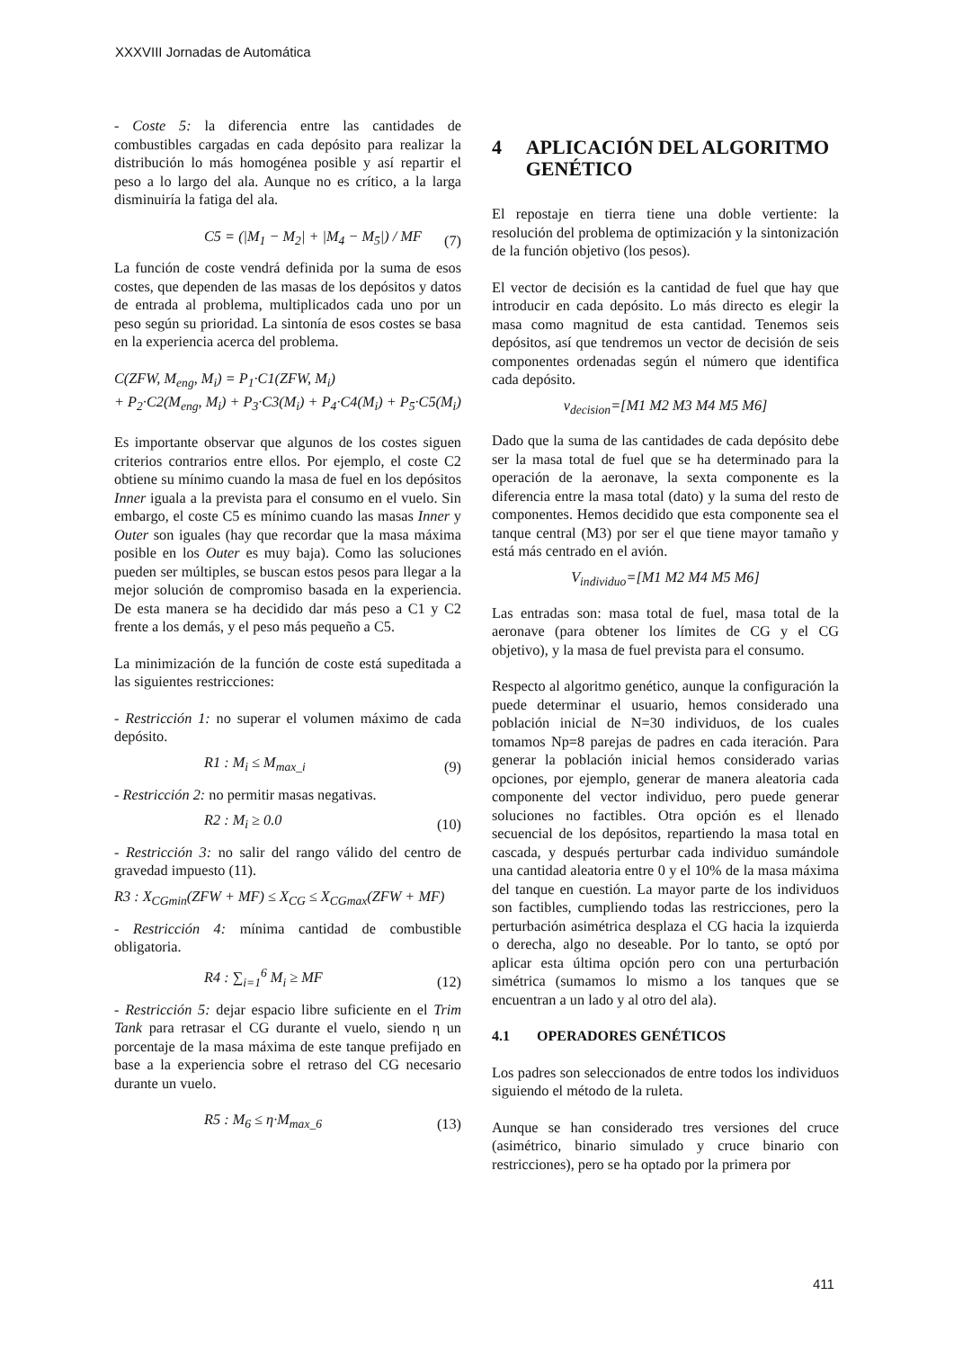XXXVIII Jornadas de Automática
- Coste 5: la diferencia entre las cantidades de combustibles cargadas en cada depósito para realizar la distribución lo más homogénea posible y así repartir el peso a lo largo del ala. Aunque no es crítico, a la larga disminuiría la fatiga del ala.
C5 = (|M<sub>1</sub> − M<sub>2</sub>| + |M<sub>4</sub> − M<sub>5</sub>|) / MF (7)
La función de coste vendrá definida por la suma de esos costes, que dependen de las masas de los depósitos y datos de entrada al problema, multiplicados cada uno por un peso según su prioridad. La sintonía de esos costes se basa en la experiencia acerca del problema.
C(ZFW, M<sub>eng</sub>, M<sub>i</sub>) = P<sub>1</sub>·C1(ZFW, M<sub>i</sub>)
+ P<sub>2</sub>·C2(M<sub>eng</sub>, M<sub>i</sub>) + P<sub>3</sub>·C3(M<sub>i</sub>) + P<sub>4</sub>·C4(M<sub>i</sub>) + P<sub>5</sub>·C5(M<sub>i</sub>)
Es importante observar que algunos de los costes siguen criterios contrarios entre ellos. Por ejemplo, el coste C2 obtiene su mínimo cuando la masa de fuel en los depósitos Inner iguala a la prevista para el consumo en el vuelo. Sin embargo, el coste C5 es mínimo cuando las masas Inner y Outer son iguales (hay que recordar que la masa máxima posible en los Outer es muy baja). Como las soluciones pueden ser múltiples, se buscan estos pesos para llegar a la mejor solución de compromiso basada en la experiencia. De esta manera se ha decidido dar más peso a C1 y C2 frente a los demás, y el peso más pequeño a C5.
La minimización de la función de coste está supeditada a las siguientes restricciones:
- Restricción 1: no superar el volumen máximo de cada depósito.
R1 : M<sub>i</sub> ≤ M<sub>max_i</sub> (9)
- Restricción 2: no permitir masas negativas.
R2 : M<sub>i</sub> ≥ 0.0 (10)
- Restricción 3: no salir del rango válido del centro de gravedad impuesto (11).
R3 : X<sub>CGmin</sub>(ZFW + MF) ≤ X<sub>CG</sub> ≤ X<sub>CGmax</sub>(ZFW + MF)
- Restricción 4: mínima cantidad de combustible obligatoria.
R4 : ∑<sub>i=1</sub><sup>6</sup> M<sub>i</sub> ≥ MF (12)
- Restricción 5: dejar espacio libre suficiente en el Trim Tank para retrasar el CG durante el vuelo, siendo η un porcentaje de la masa máxima de este tanque prefijado en base a la experiencia sobre el retraso del CG necesario durante un vuelo.
R5 : M<sub>6</sub> ≤ η·M<sub>max_6</sub> (13)
4 APLICACIÓN DEL ALGORITMO GENÉTICO
El repostaje en tierra tiene una doble vertiente: la resolución del problema de optimización y la sintonización de la función objetivo (los pesos).
El vector de decisión es la cantidad de fuel que hay que introducir en cada depósito. Lo más directo es elegir la masa como magnitud de esta cantidad. Tenemos seis depósitos, así que tendremos un vector de decisión de seis componentes ordenadas según el número que identifica cada depósito.
v<sub>decision</sub>=[M1 M2 M3 M4 M5 M6]
Dado que la suma de las cantidades de cada depósito debe ser la masa total de fuel que se ha determinado para la operación de la aeronave, la sexta componente es la diferencia entre la masa total (dato) y la suma del resto de componentes. Hemos decidido que esta componente sea el tanque central (M3) por ser el que tiene mayor tamaño y está más centrado en el avión.
V<sub>individuo</sub>=[M1 M2 M4 M5 M6]
Las entradas son: masa total de fuel, masa total de la aeronave (para obtener los límites de CG y el CG objetivo), y la masa de fuel prevista para el consumo.
Respecto al algoritmo genético, aunque la configuración la puede determinar el usuario, hemos considerado una población inicial de N=30 individuos, de los cuales tomamos Np=8 parejas de padres en cada iteración. Para generar la población inicial hemos considerado varias opciones, por ejemplo, generar de manera aleatoria cada componente del vector individuo, pero puede generar soluciones no factibles. Otra opción es el llenado secuencial de los depósitos, repartiendo la masa total en cascada, y después perturbar cada individuo sumándole una cantidad aleatoria entre 0 y el 10% de la masa máxima del tanque en cuestión. La mayor parte de los individuos son factibles, cumpliendo todas las restricciones, pero la perturbación asimétrica desplaza el CG hacia la izquierda o derecha, algo no deseable. Por lo tanto, se optó por aplicar esta última opción pero con una perturbación simétrica (sumamos lo mismo a los tanques que se encuentran a un lado y al otro del ala).
4.1 OPERADORES GENÉTICOS
Los padres son seleccionados de entre todos los individuos siguiendo el método de la ruleta.
Aunque se han considerado tres versiones del cruce (asimétrico, binario simulado y cruce binario con restricciones), pero se ha optado por la primera por
411